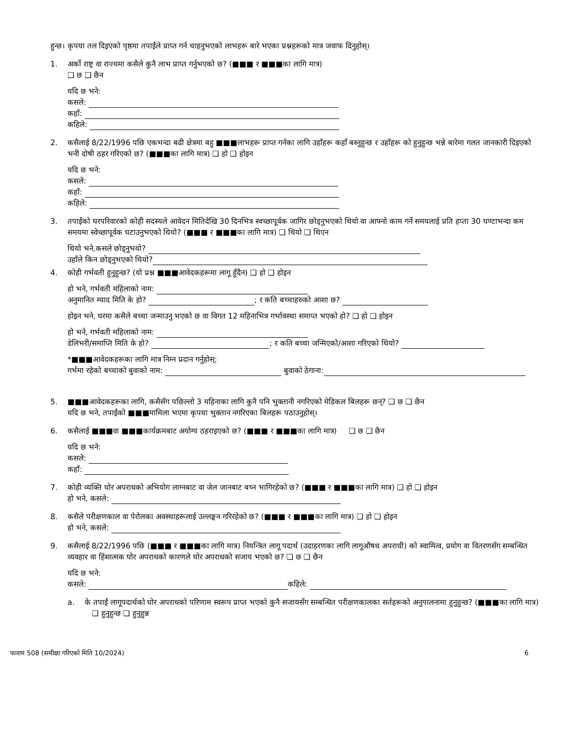हुन्छ। कृपया तल दिइएको पृष्ठमा तपाईंले प्राप्त गर्न चाहनुभएको लाभहरू बारे भएका प्रश्नहरूको मात्र जवाफ दिनुहोस्।
1. अर्को राष्ट्र वा राज्यमा कसैले कुनै लाभ प्राप्त गर्नुभएको छ? (■■■ र ■■■का लागि मात्र)
❑ छ ❑ छैन
यदि छ भने:
कसले:
कहाँ:
कहिले:
2. कसैलाई 8/22/1996 पछि एकभन्दा बढी क्षेत्रमा बहु ■■■लाभहरू प्राप्त गर्नका लागि उहाँहरू कहाँ बस्नुहुन्छ र उहाँहरू को हुनुहुन्छ भन्ने बारेमा गलत जानकारी दिइएको भनी दोषी ठहर गरिएको छ? (■■■का लागि मात्र) ❑ हो ❑ होइन
यदि छ भने:
कसले:
कहाँ:
कहिले:
3. तपाईंको घरपरिवारको कोही सदस्यले आवेदन मितिदेखि 30 दिनभित्र स्वच्छापूर्वक जागिर छोड्नुभएको थियो वा आफ्नो काम गर्ने समयलाई प्रति हप्ता 30 घण्टाभन्दा कम समयमा स्वेच्छापूर्वक घटाउनुभएको थियो? (■■■ र ■■■का लागि मात्र) ❑ थियो ❑ थिएन
थियो भने,कसले छोड्नुभयो?
उहाँले किन छोड्नुभएको थियो?
4. कोही गर्भवती हुनुहुन्छ? (यो प्रश्न ■■■आवेदकहरूमा लागू हुँदैन) ❑ हो ❑ होइन
हो भने, गर्भवती महिलाको नाम:
अनुमानित म्याद मिति के हो? ; र कति बच्चाहरुको आशा छ?
होइन भने, घरमा कसैले बच्चा जन्माउनु भएको छ वा विगत 12 महिनाभित्र गर्भावस्था समाप्त भएको हो? ❑ हो ❑ होइन
हो भने, गर्भवती महिलाको नाम:
डेलिभरी/समाप्ति मिति के हो? ; र कति बच्चा जन्मिएको/आशा गरिएको थियो?
*■■■आवेदकहरूका लागि मात्र निम्न प्रदान गर्नुहोस्:
गर्भमा रहेको बच्चाको बुवाको नाम: बुवाको ठेगाना:
5. ■■■आवेदकहरूका लागि, कसैसँग पछिल्लो 3 महिनाका लागि कुनै पनि भुक्तानी नगरिएको मेडिकल बिलहरू छन्? ❑ छ ❑ छैन
यदि छ भने, तपाईंको ■■■मामिला भएमा कृपया भुक्तान नगरिएका बिलहरू पठाउनुहोस्।
6. कसैलाई ■■■वा ■■■कार्यक्रमबाट अयोग्य ठहराइएको छ? (■■■ र ■■■का लागि मात्र) ❑ छ ❑ छैन
यदि छ भने:
कसले:
कहाँ:
7. कोही व्यक्ति घोर अपराधको अभियोग लाग्नबाट वा जेल जानबाट बच्न भागिरहेको छ? (■■■ र ■■■का लागि मात्र) ❑ हो ❑ होइन
हो भने, कसले:
8. कसैले परीक्षणकाल वा पेरोलका अवस्थाहरूलाई उल्लङ्घन गरिरहेको छ? (■■■ र ■■■का लागि मात्र) ❑ हो ❑ होइन
हो भने, कसले:
9. कसैलाई 8/22/1996 पछि (■■■ र ■■■का लागि मात्र) नियन्त्रित लागू पदार्थ (उदाहरणका लागि लागूऔषध अपराधी) को स्वामित्व, प्रयोग वा वितरणसँग सम्बन्धित व्यवहार वा हिंसात्मक घोर अपराधको कारणले घोर अपराधको सजाय भएको छ? ❑ छ ❑ छैन
यदि छ भने:
कसले: कहिले:
a. के तपाईं लागूपदार्थको घोर अपराधको परिणाम स्वरूप प्राप्त भएको कुनै सजायसँग सम्बन्धित परीक्षणकालका सर्तहरूको अनुपालनामा हुनुहुन्छ? (■■■का लागि मात्र) ❑ हुनुहुन्छ ❑ हुनुहुन्न
फाराम 508 (समीक्षा गरिएको मिति 10/2024) 6